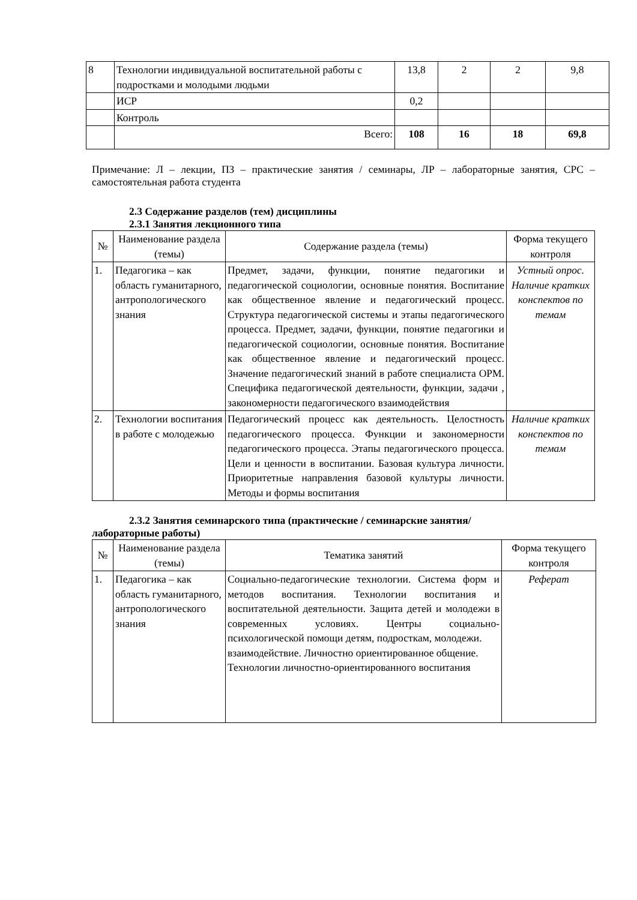| 8 | Технологии индивидуальной воспитательной работы с подростками и молодыми людьми | 13,8 | 2 | 2 | 9,8 |
| | ИСР | 0,2 | | | |
| | Контроль | | | | |
| | Всего: | 108 | 16 | 18 | 69,8 |
Примечание: Л – лекции, ПЗ – практические занятия / семинары, ЛР – лабораторные занятия, СРС – самостоятельная работа студента
2.3 Содержание разделов (тем) дисциплины
2.3.1 Занятия лекционного типа
| № | Наименование раздела (темы) | Содержание раздела (темы) | Форма текущего контроля |
| --- | --- | --- | --- |
| 1. | Педагогика – как область гуманитарного, антропологического знания | Предмет, задачи, функции, понятие педагогики и педагогической социологии, основные понятия. Воспитание как общественное явление и педагогический процесс. Структура педагогической системы и этапы педагогического процесса. Предмет, задачи, функции, понятие педагогики и педагогической социологии, основные понятия. Воспитание как общественное явление и педагогический процесс. Значение педагогический знаний в работе специалиста ОРМ. Специфика педагогической деятельности, функции, задачи , закономерности педагогического взаимодействия | Устный опрос. Наличие кратких конспектов по темам |
| 2. | Технологии воспитания в работе с молодежью | Педагогический процесс как деятельность. Целостность педагогического процесса. Функции и закономерности педагогического процесса. Этапы педагогического процесса. Цели и ценности в воспитании. Базовая культура личности. Приоритетные направления базовой культуры личности. Методы и формы воспитания | Наличие кратких конспектов по темам |
2.3.2 Занятия семинарского типа (практические / семинарские занятия/
лабораторные работы)
| № | Наименование раздела (темы) | Тематика занятий | Форма текущего контроля |
| --- | --- | --- | --- |
| 1. | Педагогика – как область гуманитарного, антропологического знания | Социально-педагогические технологии. Система форм и методов воспитания. Технологии воспитания и воспитательной деятельности. Защита детей и молодежи в современных условиях. Центры социально-психологической помощи детям, подросткам, молодежи. взаимодействие. Личностно ориентированное общение. Технологии личностно-ориентированного воспитания | Реферат |